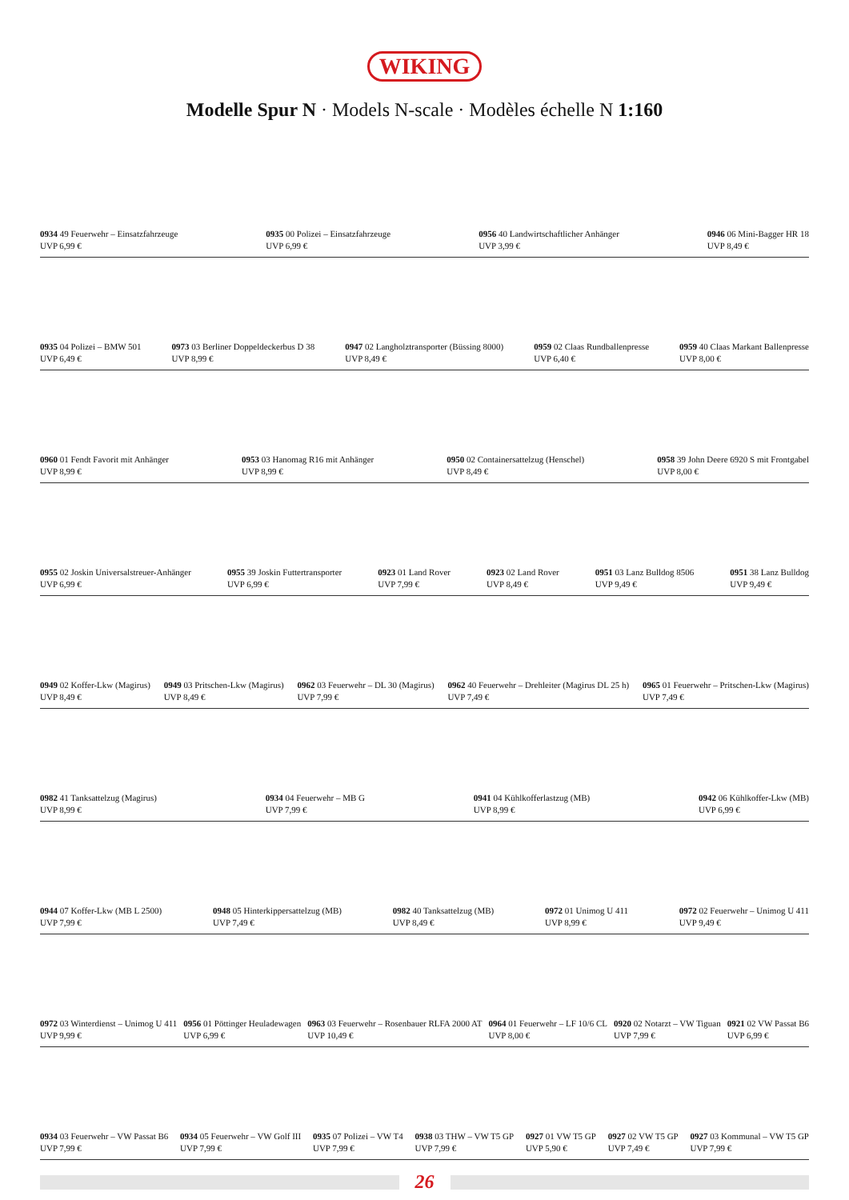WIKING
Modelle Spur N · Models N-scale · Modèles échelle N 1:160
0934 49 Feuerwehr – Einsatzfahrzeuge
UVP 6,99 €
0935 00 Polizei – Einsatzfahrzeuge
UVP 6,99 €
0956 40 Landwirtschaftlicher Anhänger
UVP 3,99 €
0946 06 Mini-Bagger HR 18
UVP 8,49 €
0935 04 Polizei – BMW 501
UVP 6,49 €
0973 03 Berliner Doppeldeckerbus D 38
UVP 8,99 €
0947 02 Langholztransporter (Büssing 8000)
UVP 8,49 €
0959 02 Claas Rundballenpresse
UVP 6,40 €
0959 40 Claas Markant Ballenpresse
UVP 8,00 €
0960 01 Fendt Favorit mit Anhänger
UVP 8,99 €
0953 03 Hanomag R16 mit Anhänger
UVP 8,99 €
0950 02 Containersattelzug (Henschel)
UVP 8,49 €
0958 39 John Deere 6920 S mit Frontgabel
UVP 8,00 €
0955 02 Joskin Universalstreuer-Anhänger
UVP 6,99 €
0955 39 Joskin Futtertransporter
UVP 6,99 €
0923 01 Land Rover
UVP 7,99 €
0923 02 Land Rover
UVP 8,49 €
0951 03 Lanz Bulldog 8506
UVP 9,49 €
0951 38 Lanz Bulldog
UVP 9,49 €
0949 02 Koffer-Lkw (Magirus)
UVP 8,49 €
0949 03 Pritschen-Lkw (Magirus)
UVP 8,49 €
0962 03 Feuerwehr – DL 30 (Magirus)
UVP 7,99 €
0962 40 Feuerwehr – Drehleiter (Magirus DL 25 h)
UVP 7,49 €
0965 01 Feuerwehr – Pritschen-Lkw (Magirus)
UVP 7,49 €
0982 41 Tanksattelzug (Magirus)
UVP 8,99 €
0934 04 Feuerwehr – MB G
UVP 7,99 €
0941 04 Kühlkofferlastzug (MB)
UVP 8,99 €
0942 06 Kühlkoffer-Lkw (MB)
UVP 6,99 €
0944 07 Koffer-Lkw (MB L 2500)
UVP 7,99 €
0948 05 Hinterkippersattelzug (MB)
UVP 7,49 €
0982 40 Tanksattelzug (MB)
UVP 8,49 €
0972 01 Unimog U 411
UVP 8,99 €
0972 02 Feuerwehr – Unimog U 411
UVP 9,49 €
0972 03 Winterdienst – Unimog U 411
UVP 9,99 €
0956 01 Pöttinger Heuladewagen
UVP 6,99 €
0963 03 Feuerwehr – Rosenbauer RLFA 2000 AT
UVP 10,49 €
0964 01 Feuerwehr – LF 10/6 CL
UVP 8,00 €
0920 02 Notarzt – VW Tiguan
UVP 7,99 €
0921 02 VW Passat B6
UVP 6,99 €
0934 03 Feuerwehr – VW Passat B6
UVP 7,99 €
0934 05 Feuerwehr – VW Golf III
UVP 7,99 €
0935 07 Polizei – VW T4
UVP 7,99 €
0938 03 THW – VW T5 GP
UVP 7,99 €
0927 01 VW T5 GP
UVP 5,90 €
0927 02 VW T5 GP
UVP 7,49 €
0927 03 Kommunal – VW T5 GP
UVP 7,99 €
26